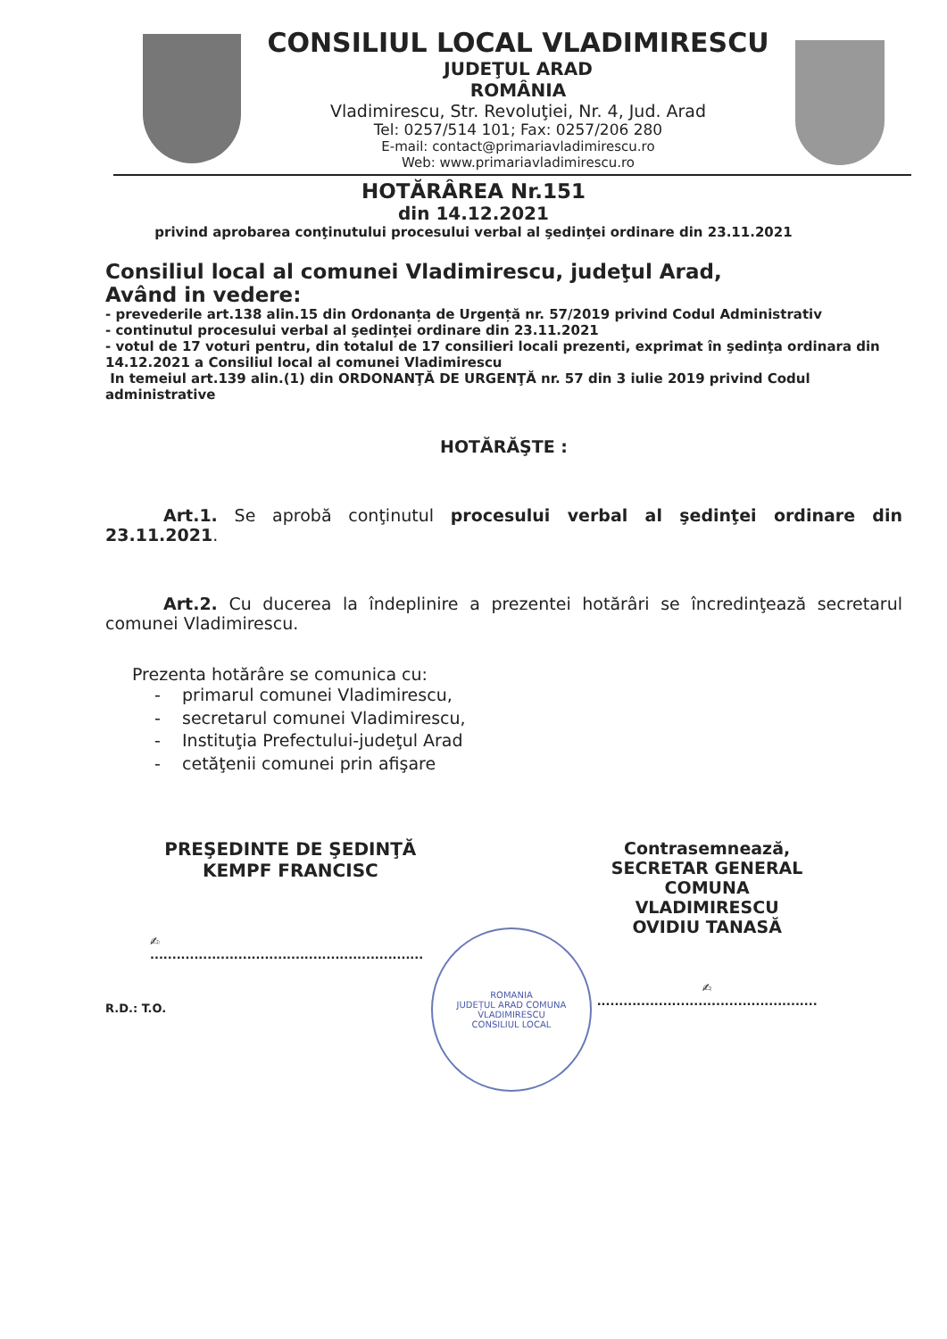CONSILIUL LOCAL VLADIMIRESCU
JUDEŢUL ARAD
ROMÂNIA
Vladimirescu, Str. Revoluţiei, Nr. 4, Jud. Arad
Tel: 0257/514 101; Fax: 0257/206 280
E-mail: contact@primariavladimirescu.ro
Web: www.primariavladimirescu.ro
HOTĂRÂREA Nr.151
din 14.12.2021
privind aprobarea conţinutului procesului verbal al şedinţei ordinare din 23.11.2021
Consiliul local al comunei Vladimirescu, judeţul Arad,
Având in vedere:
- prevederile art.138 alin.15 din Ordonanța de Urgență nr. 57/2019 privind Codul Administrativ
- continutul procesului verbal al şedinţei ordinare din 23.11.2021
- votul de 17 voturi pentru, din totalul de 17 consilieri locali prezenti, exprimat în şedinţa ordinara din 14.12.2021 a Consiliul local al comunei Vladimirescu
In temeiul art.139 alin.(1) din ORDONANŢĂ DE URGENŢĂ nr. 57 din 3 iulie 2019 privind Codul administrative
HOTĂRĂŞTE :
Art.1. Se aprobă conţinutul procesului verbal al şedinţei ordinare din 23.11.2021.
Art.2. Cu ducerea la îndeplinire a prezentei hotărâri se încredinţează secretarul comunei Vladimirescu.
Prezenta hotărâre se comunica cu:
- primarul comunei Vladimirescu,
- secretarul comunei Vladimirescu,
- Instituţia Prefectului-judeţul Arad
- cetăţenii comunei prin afişare
PREŞEDINTE DE ŞEDINŢĂ
KEMPF FRANCISC
✍ ..............................................................
R.D.: T.O.
ROMANIA
JUDEȚUL ARAD COMUNA VLADIMIRESCU
CONSILIUL LOCAL
Contrasemnează,
SECRETAR GENERAL
COMUNA VLADIMIRESCU
OVIDIU TANASĂ
✍ ..................................................